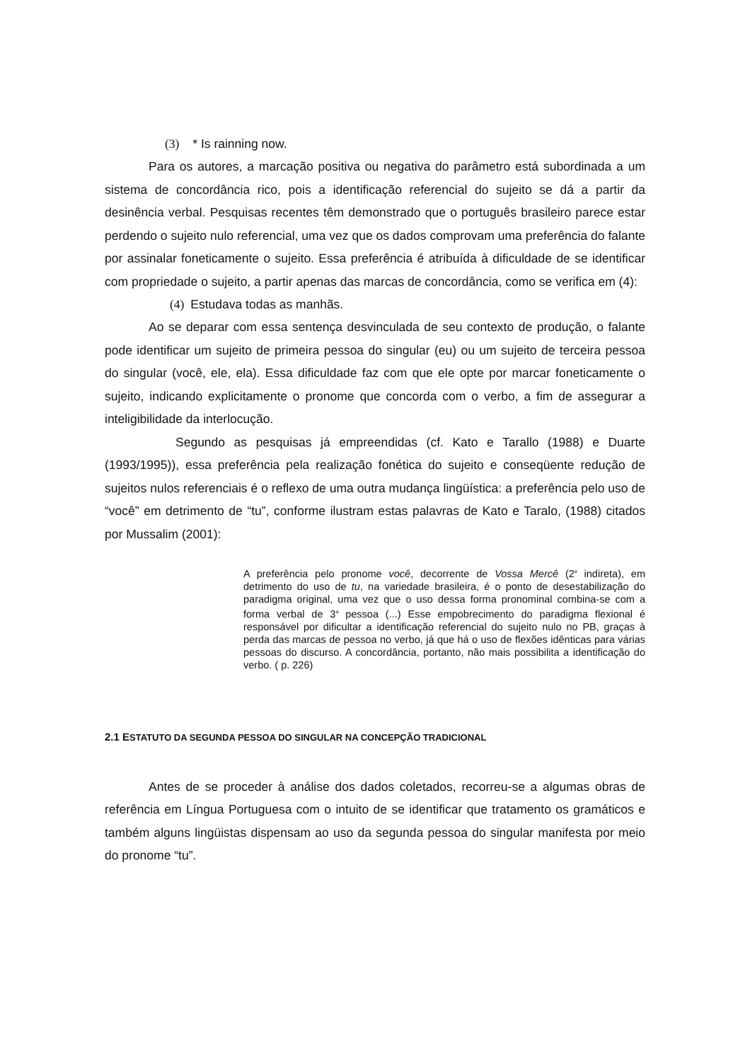(3) * Is rainning now.
Para os autores, a marcação positiva ou negativa do parâmetro está subordinada a um sistema de concordância rico, pois a identificação referencial do sujeito se dá a partir da desinência verbal. Pesquisas recentes têm demonstrado que o português brasileiro parece estar perdendo o sujeito nulo referencial, uma vez que os dados comprovam uma preferência do falante por assinalar foneticamente o sujeito. Essa preferência é atribuída à dificuldade de se identificar com propriedade o sujeito, a partir apenas das marcas de concordância, como se verifica em (4):
(4) Estudava todas as manhãs.
Ao se deparar com essa sentença desvinculada de seu contexto de produção, o falante pode identificar um sujeito de primeira pessoa do singular (eu) ou um sujeito de terceira pessoa do singular (você, ele, ela). Essa dificuldade faz com que ele opte por marcar foneticamente o sujeito, indicando explicitamente o pronome que concorda com o verbo, a fim de assegurar a inteligibilidade da interlocução.
Segundo as pesquisas já empreendidas (cf. Kato e Tarallo (1988) e Duarte (1993/1995)), essa preferência pela realização fonética do sujeito e conseqüente redução de sujeitos nulos referenciais é o reflexo de uma outra mudança lingüística: a preferência pelo uso de “você” em detrimento de “tu”, conforme ilustram estas palavras de Kato e Taralo, (1988) citados por Mussalim (2001):
A preferência pelo pronome você, decorrente de Vossa Mercê (2<sup>a</sup> indireta), em detrimento do uso de tu, na variedade brasileira, é o ponto de desestabilização do paradigma original, uma vez que o uso dessa forma pronominal combina-se com a forma verbal de 3<sup>a</sup> pessoa (...) Esse empobrecimento do paradigma flexional é responsável por dificultar a identificação referencial do sujeito nulo no PB, graças à perda das marcas de pessoa no verbo, já que há o uso de flexões idênticas para várias pessoas do discurso. A concordância, portanto, não mais possibilita a identificação do verbo. ( p. 226)
2.1 ESTATUTO DA SEGUNDA PESSOA DO SINGULAR NA CONCEPÇÃO TRADICIONAL
Antes de se proceder à análise dos dados coletados, recorreu-se a algumas obras de referência em Língua Portuguesa com o intuito de se identificar que tratamento os gramáticos e também alguns lingüistas dispensam ao uso da segunda pessoa do singular manifesta por meio do pronome “tu”.